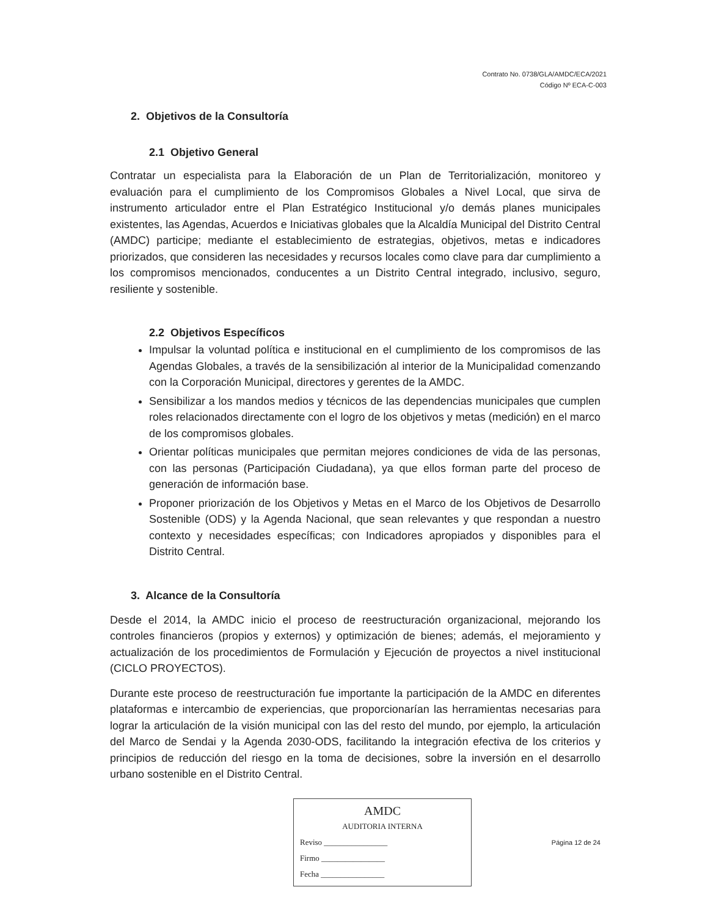Contrato No. 0738/GLA/AMDC/ECA/2021
Código Nº ECA-C-003
2. Objetivos de la Consultoría
2.1 Objetivo General
Contratar un especialista para la Elaboración de un Plan de Territorialización, monitoreo y evaluación para el cumplimiento de los Compromisos Globales a Nivel Local, que sirva de instrumento articulador entre el Plan Estratégico Institucional y/o demás planes municipales existentes, las Agendas, Acuerdos e Iniciativas globales que la Alcaldía Municipal del Distrito Central (AMDC) participe; mediante el establecimiento de estrategias, objetivos, metas e indicadores priorizados, que consideren las necesidades y recursos locales como clave para dar cumplimiento a los compromisos mencionados, conducentes a un Distrito Central integrado, inclusivo, seguro, resiliente y sostenible.
2.2 Objetivos Específicos
Impulsar la voluntad política e institucional en el cumplimiento de los compromisos de las Agendas Globales, a través de la sensibilización al interior de la Municipalidad comenzando con la Corporación Municipal, directores y gerentes de la AMDC.
Sensibilizar a los mandos medios y técnicos de las dependencias municipales que cumplen roles relacionados directamente con el logro de los objetivos y metas (medición) en el marco de los compromisos globales.
Orientar políticas municipales que permitan mejores condiciones de vida de las personas, con las personas (Participación Ciudadana), ya que ellos forman parte del proceso de generación de información base.
Proponer priorización de los Objetivos y Metas en el Marco de los Objetivos de Desarrollo Sostenible (ODS) y la Agenda Nacional, que sean relevantes y que respondan a nuestro contexto y necesidades específicas; con Indicadores apropiados y disponibles para el Distrito Central.
3. Alcance de la Consultoría
Desde el 2014, la AMDC inicio el proceso de reestructuración organizacional, mejorando los controles financieros (propios y externos) y optimización de bienes; además, el mejoramiento y actualización de los procedimientos de Formulación y Ejecución de proyectos a nivel institucional (CICLO PROYECTOS).
Durante este proceso de reestructuración fue importante la participación de la AMDC en diferentes plataformas e intercambio de experiencias, que proporcionarían las herramientas necesarias para lograr la articulación de la visión municipal con las del resto del mundo, por ejemplo, la articulación del Marco de Sendai y la Agenda 2030-ODS, facilitando la integración efectiva de los criterios y principios de reducción del riesgo en la toma de decisiones, sobre la inversión en el desarrollo urbano sostenible en el Distrito Central.
AMDC
AUDITORIA INTERNA
Reviso ________________
Firmo ________________
Fecha ________________
Página 12 de 24